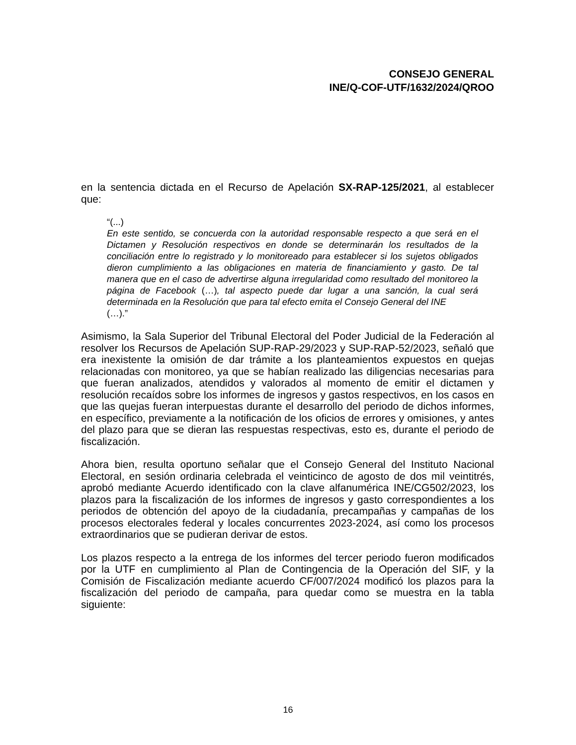CONSEJO GENERAL
INE/Q-COF-UTF/1632/2024/QROO
en la sentencia dictada en el Recurso de Apelación SX-RAP-125/2021, al establecer que:
“(...)
En este sentido, se concuerda con la autoridad responsable respecto a que será en el Dictamen y Resolución respectivos en donde se determinarán los resultados de la conciliación entre lo registrado y lo monitoreado para establecer si los sujetos obligados dieron cumplimiento a las obligaciones en materia de financiamiento y gasto. De tal manera que en el caso de advertirse alguna irregularidad como resultado del monitoreo la página de Facebook (…), tal aspecto puede dar lugar a una sanción, la cual será determinada en la Resolución que para tal efecto emita el Consejo General del INE
(…).”
Asimismo, la Sala Superior del Tribunal Electoral del Poder Judicial de la Federación al resolver los Recursos de Apelación SUP-RAP-29/2023 y SUP-RAP-52/2023, señaló que era inexistente la omisión de dar trámite a los planteamientos expuestos en quejas relacionadas con monitoreo, ya que se habían realizado las diligencias necesarias para que fueran analizados, atendidos y valorados al momento de emitir el dictamen y resolución recaídos sobre los informes de ingresos y gastos respectivos, en los casos en que las quejas fueran interpuestas durante el desarrollo del periodo de dichos informes, en específico, previamente a la notificación de los oficios de errores y omisiones, y antes del plazo para que se dieran las respuestas respectivas, esto es, durante el periodo de fiscalización.
Ahora bien, resulta oportuno señalar que el Consejo General del Instituto Nacional Electoral, en sesión ordinaria celebrada el veinticinco de agosto de dos mil veintitrés, aprobó mediante Acuerdo identificado con la clave alfanumérica INE/CG502/2023, los plazos para la fiscalización de los informes de ingresos y gasto correspondientes a los periodos de obtención del apoyo de la ciudadanía, precampañas y campañas de los procesos electorales federal y locales concurrentes 2023-2024, así como los procesos extraordinarios que se pudieran derivar de estos.
Los plazos respecto a la entrega de los informes del tercer periodo fueron modificados por la UTF en cumplimiento al Plan de Contingencia de la Operación del SIF, y la Comisión de Fiscalización mediante acuerdo CF/007/2024 modificó los plazos para la fiscalización del periodo de campaña, para quedar como se muestra en la tabla siguiente:
16